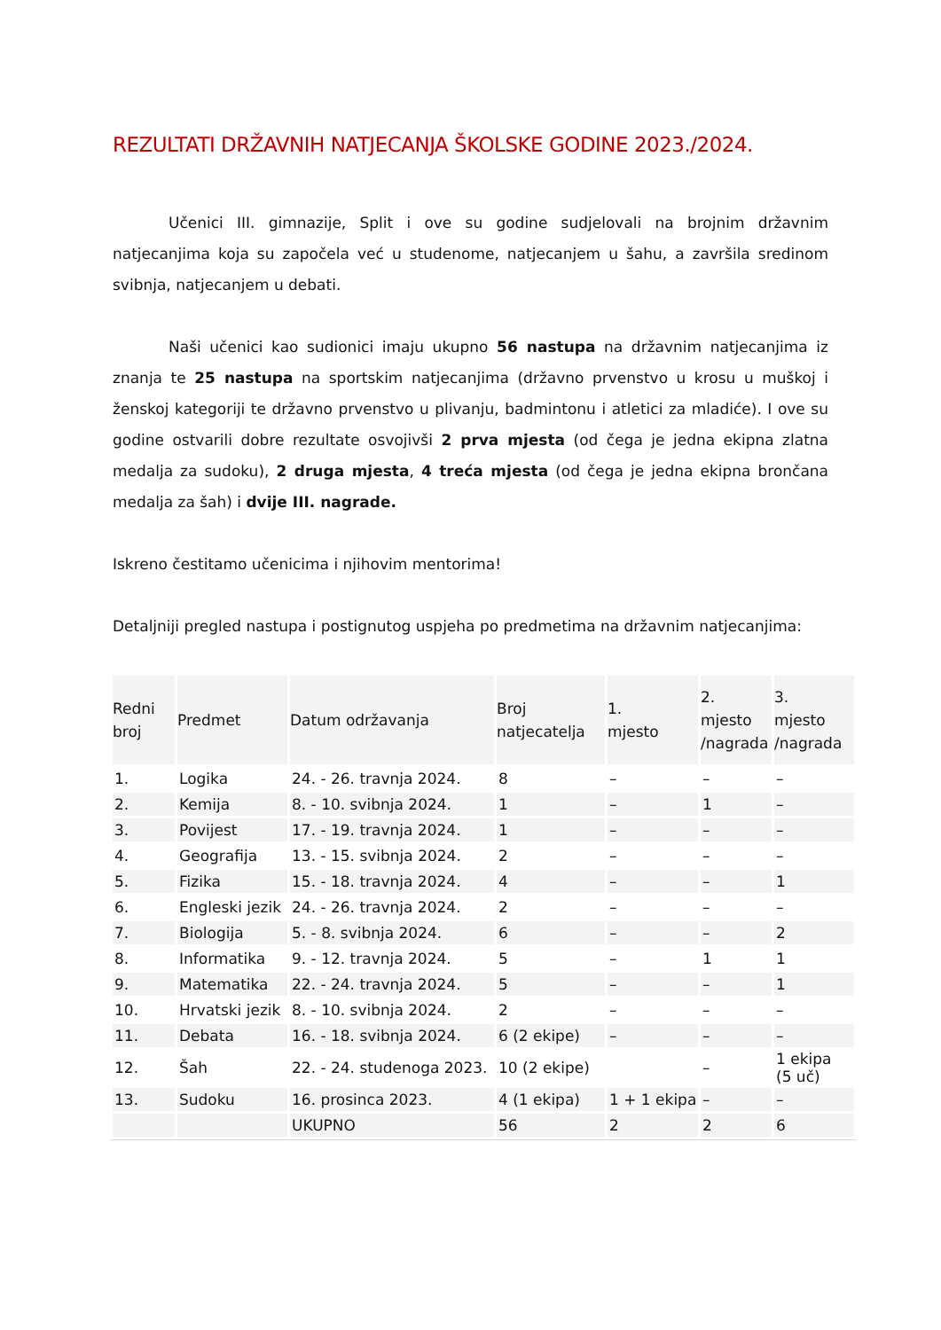REZULTATI DRŽAVNIH NATJECANJA ŠKOLSKE GODINE 2023./2024.
Učenici III. gimnazije, Split i ove su godine sudjelovali na brojnim državnim natjecanjima koja su započela već u studenome, natjecanjem u šahu, a završila sredinom svibnja, natjecanjem u debati.
Naši učenici kao sudionici imaju ukupno 56 nastupa na državnim natjecanjima iz znanja te 25 nastupa na sportskim natjecanjima (državno prvenstvo u krosu u muškoj i ženskoj kategoriji te državno prvenstvo u plivanju, badmintonu i atletici za mladiće). I ove su godine ostvarili dobre rezultate osvojivši 2 prva mjesta (od čega je jedna ekipna zlatna medalja za sudoku), 2 druga mjesta, 4 treća mjesta (od čega je jedna ekipna brončana medalja za šah) i dvije III. nagrade.
Iskreno čestitamo učenicima i njihovim mentorima!
Detaljniji pregled nastupa i postignutog uspjeha po predmetima na državnim natjecanjima:
| Redni broj | Predmet | Datum održavanja | Broj natjecatelja | 1. mjesto | 2. mjesto /nagrada | 3. mjesto /nagrada |
| --- | --- | --- | --- | --- | --- | --- |
| 1. | Logika | 24. - 26. travnja 2024. | 8 | – | – | – |
| 2. | Kemija | 8. - 10. svibnja 2024. | 1 | – | 1 | – |
| 3. | Povijest | 17. - 19. travnja 2024. | 1 | – | – | – |
| 4. | Geografija | 13. - 15. svibnja 2024. | 2 | – | – | – |
| 5. | Fizika | 15. - 18. travnja 2024. | 4 | – | – | 1 |
| 6. | Engleski jezik | 24. - 26. travnja 2024. | 2 | – | – | – |
| 7. | Biologija | 5. - 8. svibnja 2024. | 6 | – | – | 2 |
| 8. | Informatika | 9. - 12. travnja 2024. | 5 | – | 1 | 1 |
| 9. | Matematika | 22. - 24. travnja 2024. | 5 | – | – | 1 |
| 10. | Hrvatski jezik | 8. - 10. svibnja 2024. | 2 | – | – | – |
| 11. | Debata | 16. - 18. svibnja 2024. | 6 (2 ekipe) | – | – | – |
| 12. | Šah | 22. - 24. studenoga 2023. | 10 (2 ekipe) | | – | 1 ekipa (5 uč) |
| 13. | Sudoku | 16. prosinca 2023. | 4 (1 ekipa) | 1 + 1 ekipa | – | – |
| | | UKUPNO | 56 | 2 | 2 | 6 |